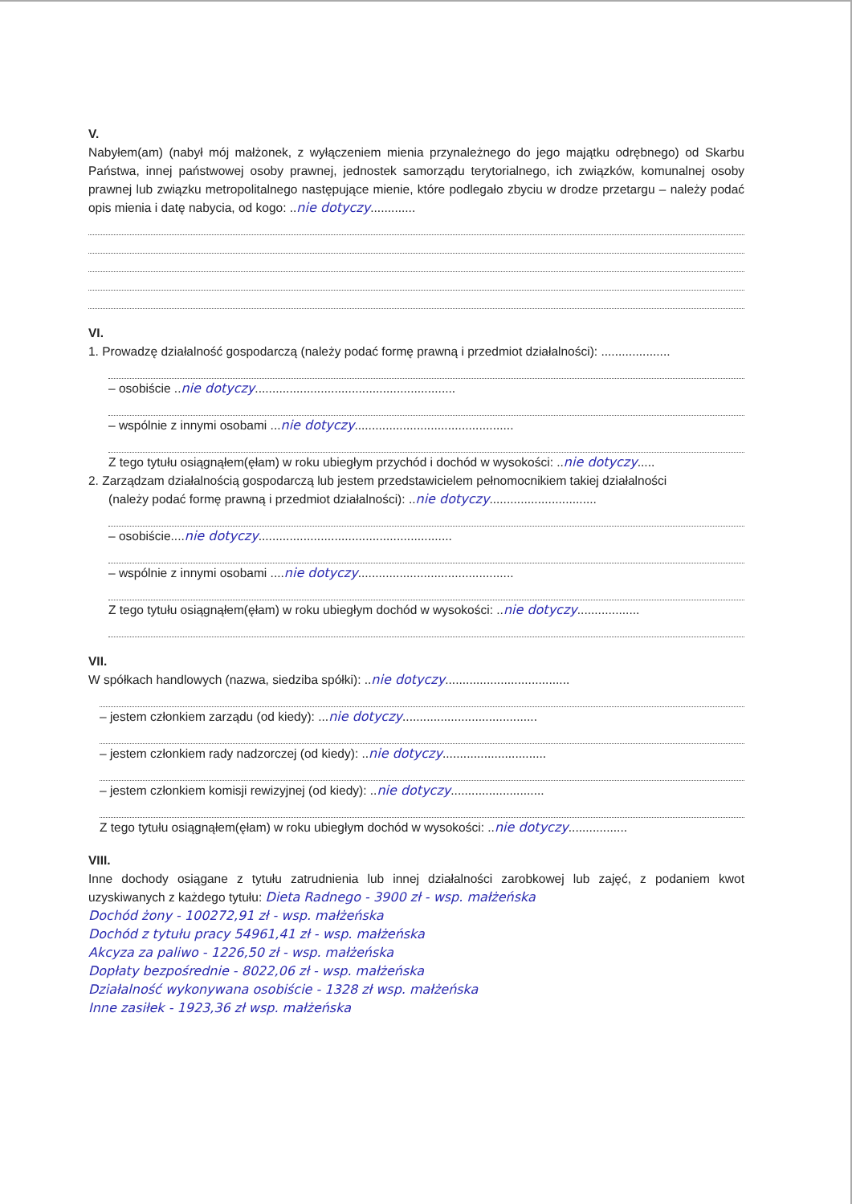V.
Nabyłem(am) (nabył mój małżonek, z wyłączeniem mienia przynależnego do jego majątku odrębnego) od Skarbu Państwa, innej państwowej osoby prawnej, jednostek samorządu terytorialnego, ich związków, komunalnej osoby prawnej lub związku metropolitalnego następujące mienie, które podlegało zbyciu w drodze przetargu – należy podać opis mienia i datę nabycia, od kogo: ..nie dotyczy.............
VI.
1. Prowadzę działalność gospodarczą (należy podać formę prawną i przedmiot działalności): ....................
– osobiście ..nie dotyczy..........................................................
– wspólnie z innymi osobami ...nie dotyczy..............................................
Z tego tytułu osiągnąłem(ęłam) w roku ubiegłym przychód i dochód w wysokości: ..nie dotyczy.....
2. Zarządzam działalnością gospodarczą lub jestem przedstawicielem pełnomocnikiem takiej działalności
(należy podać formę prawną i przedmiot działalności): ..nie dotyczy...............................
– osobiście....nie dotyczy........................................................
– wspólnie z innymi osobami ....nie dotyczy.............................................
Z tego tytułu osiągnąłem(ęłam) w roku ubiegłym dochód w wysokości: ..nie dotyczy..................
VII.
W spółkach handlowych (nazwa, siedziba spółki): ..nie dotyczy....................................
– jestem członkiem zarządu (od kiedy): ...nie dotyczy.......................................
– jestem członkiem rady nadzorczej (od kiedy): ..nie dotyczy..............................
– jestem członkiem komisji rewizyjnej (od kiedy): ..nie dotyczy...........................
Z tego tytułu osiągnąłem(ęłam) w roku ubiegłym dochód w wysokości: ..nie dotyczy.................
VIII.
Inne dochody osiągane z tytułu zatrudnienia lub innej działalności zarobkowej lub zajęć, z podaniem kwot uzyskiwanych z każdego tytułu: Dieta Radnego - 3900 zł - wsp. małżeńska
Dochód żony - 100272,91 zł - wsp. małżeńska
Dochód z tytułu pracy 54961,41 zł - wsp. małżeńska
Akcyza za paliwo - 1226,50 zł - wsp. małżeńska
Dopłaty bezpośrednie - 8022,06 zł - wsp. małżeńska
Działalność wykonywana osobiście - 1328 zł wsp. małżeńska
Inne zasiłek - 1923,36 zł wsp. małżeńska